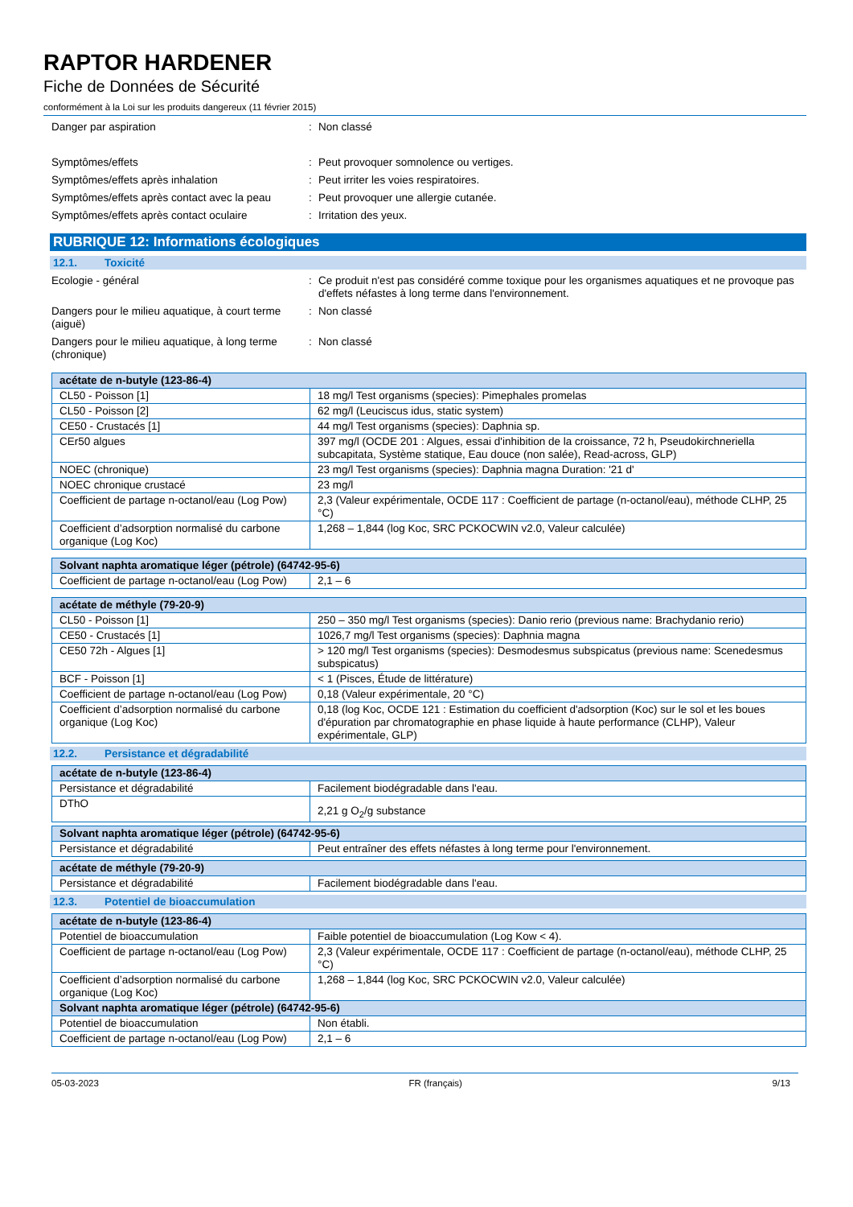RAPTOR HARDENER
Fiche de Données de Sécurité
conformément à la Loi sur les produits dangereux (11 février 2015)
Danger par aspiration : Non classé
Symptômes/effets : Peut provoquer somnolence ou vertiges.
Symptômes/effets après inhalation : Peut irriter les voies respiratoires.
Symptômes/effets après contact avec la peau
: Peut provoquer une allergie cutanée.
Symptômes/effets après contact oculaire : Irritation des yeux.
RUBRIQUE 12: Informations écologiques
12.1. Toxicité
Ecologie - général : Ce produit n'est pas considéré comme toxique pour les organismes aquatiques et ne provoque pas d'effets néfastes à long terme dans l'environnement.
Dangers pour le milieu aquatique, à court terme (aiguë)
: Non classé
Dangers pour le milieu aquatique, à long terme (chronique)
: Non classé
| acétate de n-butyle (123-86-4) | |
| --- | --- |
| CL50 - Poisson [1] | 18 mg/l Test organisms (species): Pimephales promelas |
| CL50 - Poisson [2] | 62 mg/l (Leuciscus idus, static system) |
| CE50 - Crustacés [1] | 44 mg/l Test organisms (species): Daphnia sp. |
| CEr50 algues | 397 mg/l (OCDE 201 : Algues, essai d'inhibition de la croissance, 72 h, Pseudokirchneriella subcapitata, Système statique, Eau douce (non salée), Read-across, GLP) |
| NOEC (chronique) | 23 mg/l Test organisms (species): Daphnia magna Duration: '21 d' |
| NOEC chronique crustacé | 23 mg/l |
| Coefficient de partage n-octanol/eau (Log Pow) | 2,3 (Valeur expérimentale, OCDE 117 : Coefficient de partage (n-octanol/eau), méthode CLHP, 25 °C) |
| Coefficient d’adsorption normalisé du carbone organique (Log Koc) | 1,268 – 1,844 (log Koc, SRC PCKOCWIN v2.0, Valeur calculée) |
| Solvant naphta aromatique léger (pétrole) (64742-95-6) | |
| --- | --- |
| Coefficient de partage n-octanol/eau (Log Pow) | 2,1 – 6 |
| acétate de méthyle (79-20-9) | |
| --- | --- |
| CL50 - Poisson [1] | 250 – 350 mg/l Test organisms (species): Danio rerio (previous name: Brachydanio rerio) |
| CE50 - Crustacés [1] | 1026,7 mg/l Test organisms (species): Daphnia magna |
| CE50 72h - Algues [1] | > 120 mg/l Test organisms (species): Desmodesmus subspicatus (previous name: Scenedesmus subspicatus) |
| BCF - Poisson [1] | < 1 (Pisces, Étude de littérature) |
| Coefficient de partage n-octanol/eau (Log Pow) | 0,18 (Valeur expérimentale, 20 °C) |
| Coefficient d’adsorption normalisé du carbone organique (Log Koc) | 0,18 (log Koc, OCDE 121 : Estimation du coefficient d'adsorption (Koc) sur le sol et les boues d'épuration par chromatographie en phase liquide à haute performance (CLHP), Valeur expérimentale, GLP) |
12.2. Persistance et dégradabilité
| acétate de n-butyle (123-86-4) | |
| --- | --- |
| Persistance et dégradabilité | Facilement biodégradable dans l'eau. |
| DThO | 2,21 g O<sub>2</sub>/g substance |
| Solvant naphta aromatique léger (pétrole) (64742-95-6) | |
| --- | --- |
| Persistance et dégradabilité | Peut entraîner des effets néfastes à long terme pour l'environnement. |
| acétate de méthyle (79-20-9) | |
| --- | --- |
| Persistance et dégradabilité | Facilement biodégradable dans l'eau. |
12.3. Potentiel de bioaccumulation
| acétate de n-butyle (123-86-4) | |
| --- | --- |
| Potentiel de bioaccumulation | Faible potentiel de bioaccumulation (Log Kow < 4). |
| Coefficient de partage n-octanol/eau (Log Pow) | 2,3 (Valeur expérimentale, OCDE 117 : Coefficient de partage (n-octanol/eau), méthode CLHP, 25 °C) |
| Coefficient d’adsorption normalisé du carbone organique (Log Koc) | 1,268 – 1,844 (log Koc, SRC PCKOCWIN v2.0, Valeur calculée) |
| Solvant naphta aromatique léger (pétrole) (64742-95-6) | |
| Potentiel de bioaccumulation | Non établi. |
| Coefficient de partage n-octanol/eau (Log Pow) | 2,1 – 6 |
05-03-2023 FR (français) 9/13